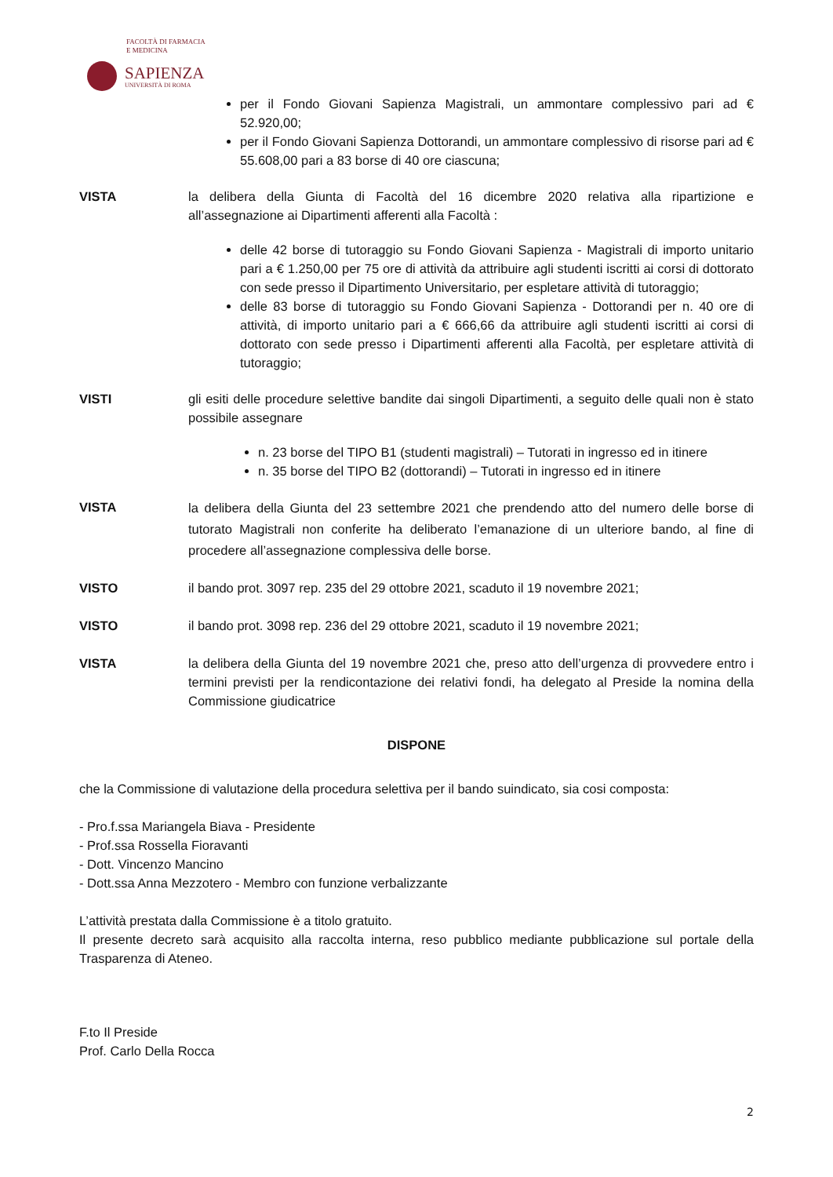FACOLTÀ DI FARMACIA
E MEDICINA
SAPIENZA
UNIVERSITÀ DI ROMA
per il Fondo Giovani Sapienza Magistrali, un ammontare complessivo pari ad € 52.920,00;
per il Fondo Giovani Sapienza Dottorandi, un ammontare complessivo di risorse pari ad € 55.608,00 pari a 83 borse di 40 ore ciascuna;
VISTA la delibera della Giunta di Facoltà del 16 dicembre 2020 relativa alla ripartizione e all’assegnazione ai Dipartimenti afferenti alla Facoltà :
delle 42 borse di tutoraggio su Fondo Giovani Sapienza - Magistrali di importo unitario pari a € 1.250,00 per 75 ore di attività da attribuire agli studenti iscritti ai corsi di dottorato con sede presso il Dipartimento Universitario, per espletare attività di tutoraggio;
delle 83 borse di tutoraggio su Fondo Giovani Sapienza - Dottorandi per n. 40 ore di attività, di importo unitario pari a € 666,66 da attribuire agli studenti iscritti ai corsi di dottorato con sede presso i Dipartimenti afferenti alla Facoltà, per espletare attività di tutoraggio;
VISTI gli esiti delle procedure selettive bandite dai singoli Dipartimenti, a seguito delle quali non è stato possibile assegnare
n. 23 borse del TIPO B1 (studenti magistrali) – Tutorati in ingresso ed in itinere
n. 35 borse del TIPO B2 (dottorandi) – Tutorati in ingresso ed in itinere
VISTA
la delibera della Giunta del 23 settembre 2021 che prendendo atto del numero delle borse di tutorato Magistrali non conferite ha deliberato l’emanazione di un ulteriore bando, al fine di procedere all’assegnazione complessiva delle borse.
VISTO il bando prot. 3097 rep. 235 del 29 ottobre 2021, scaduto il 19 novembre 2021;
VISTO il bando prot. 3098 rep. 236 del 29 ottobre 2021, scaduto il 19 novembre 2021;
VISTA la delibera della Giunta del 19 novembre 2021 che, preso atto dell’urgenza di provvedere entro i termini previsti per la rendicontazione dei relativi fondi, ha delegato al Preside la nomina della Commissione giudicatrice
DISPONE
che la Commissione di valutazione della procedura selettiva per il bando suindicato, sia cosi composta:
- Pro.f.ssa Mariangela Biava - Presidente
- Prof.ssa Rossella Fioravanti
- Dott. Vincenzo Mancino
- Dott.ssa Anna Mezzotero - Membro con funzione verbalizzante
L’attività prestata dalla Commissione è a titolo gratuito.
Il presente decreto sarà acquisito alla raccolta interna, reso pubblico mediante pubblicazione sul portale della Trasparenza di Ateneo.
F.to Il Preside
Prof. Carlo Della Rocca
2